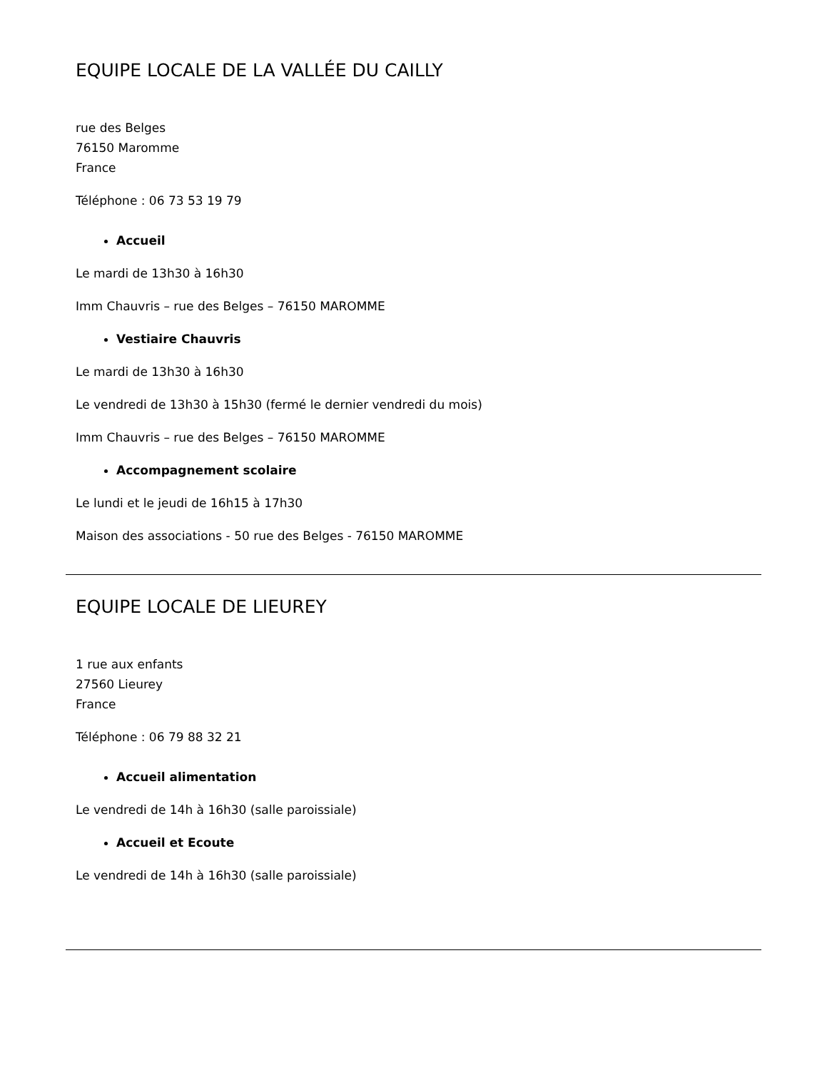EQUIPE LOCALE DE LA VALLÉE DU CAILLY
rue des Belges
76150 Maromme
France
Téléphone : 06 73 53 19 79
Accueil
Le mardi de 13h30 à 16h30
Imm Chauvris – rue des Belges – 76150 MAROMME
Vestiaire Chauvris
Le mardi de 13h30 à 16h30
Le vendredi de 13h30 à 15h30 (fermé le dernier vendredi du mois)
Imm Chauvris – rue des Belges – 76150 MAROMME
Accompagnement scolaire
Le lundi et le jeudi de 16h15 à 17h30
Maison des associations - 50 rue des Belges - 76150 MAROMME
EQUIPE LOCALE DE LIEUREY
1 rue aux enfants
27560 Lieurey
France
Téléphone : 06 79 88 32 21
Accueil alimentation
Le vendredi de 14h à 16h30 (salle paroissiale)
Accueil et Ecoute
Le vendredi de 14h à 16h30 (salle paroissiale)